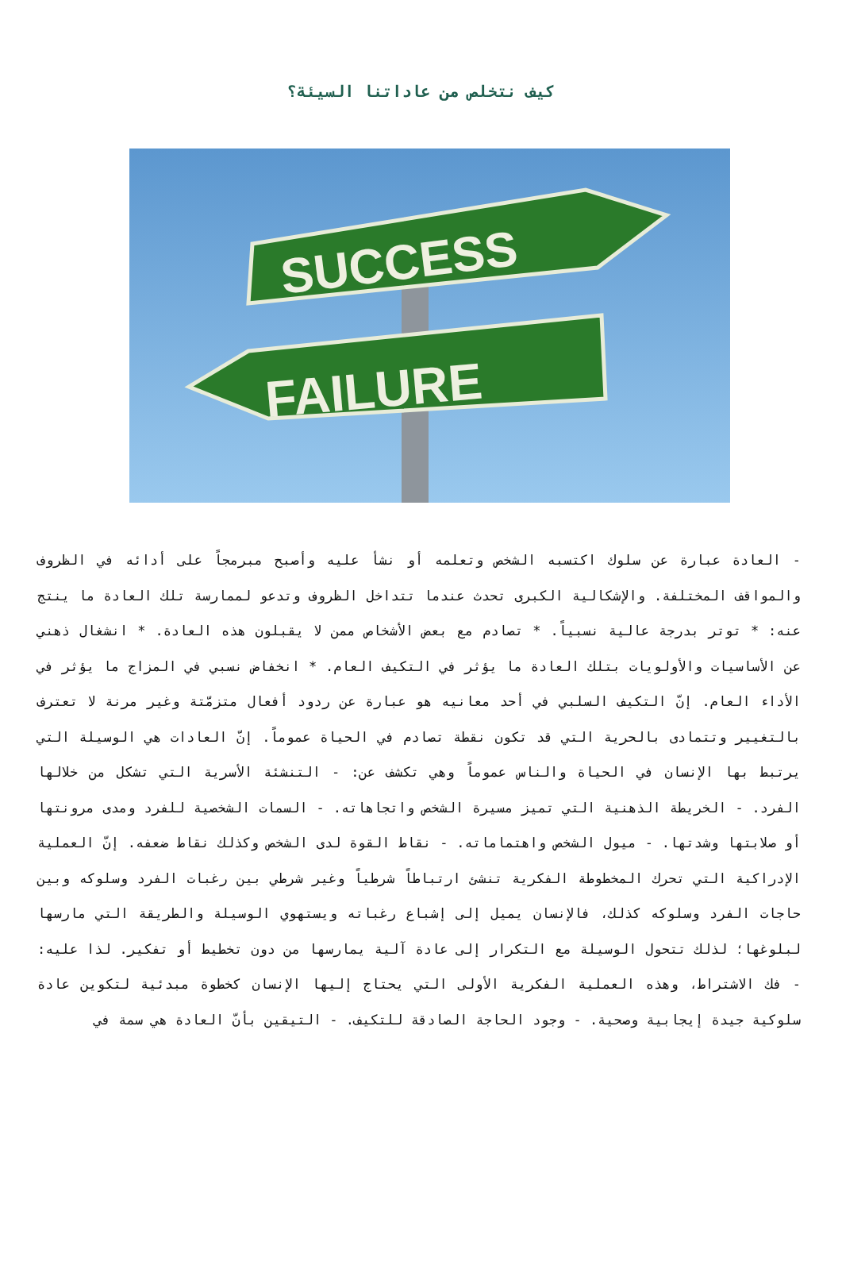كيف نتخلص من عاداتنا السيئة؟
SUCCESS
FAILURE
- العادة عبارة عن سلوك اكتسبه الشخص وتعلمه أو نشأ عليه وأصبح مبرمجاً على أدائه في الظروف والمواقف المختلفة. والإشكالية الكبرى تحدث عندما تتداخل الظروف وتدعو لممارسة تلك العادة ما ينتج عنه: * توتر بدرجة عالية نسبياً. * تصادم مع بعض الأشخاص ممن لا يقبلون هذه العادة. * انشغال ذهني عن الأساسيات والأولويات بتلك العادة ما يؤثر في التكيف العام. * انخفاض نسبي في المزاج ما يؤثر في الأداء العام. إنّ التكيف السلبي في أحد معانيه هو عبارة عن ردود أفعال متزمّتة وغير مرنة لا تعترف بالتغيير وتتمادى بالحرية التي قد تكون نقطة تصادم في الحياة عموماً. إنّ العادات هي الوسيلة التي يرتبط بها الإنسان في الحياة والناس عموماً وهي تكشف عن: - التنشئة الأسرية التي تشكل من خلالها الفرد. - الخريطة الذهنية التي تميز مسيرة الشخص واتجاهاته. - السمات الشخصية للفرد ومدى مرونتها أو صلابتها وشدتها. - ميول الشخص واهتماماته. - نقاط القوة لدى الشخص وكذلك نقاط ضعفه. إنّ العملية الإدراكية التي تحرك المخطوطة الفكرية تنشئ ارتباطاً شرطياً وغير شرطي بين رغبات الفرد وسلوكه وبين حاجات الفرد وسلوكه كذلك، فالإنسان يميل إلى إشباع رغباته ويستهوي الوسيلة والطريقة التي مارسها لبلوغها؛ لذلك تتحول الوسيلة مع التكرار إلى عادة آلية يمارسها من دون تخطيط أو تفكير. لذا عليه: - فك الاشتراط، وهذه العملية الفكرية الأولى التي يحتاج إليها الإنسان كخطوة مبدئية لتكوين عادة سلوكية جيدة إيجابية وصحية. - وجود الحاجة الصادقة للتكيف. - التيقين بأنّ العادة هي سمة في